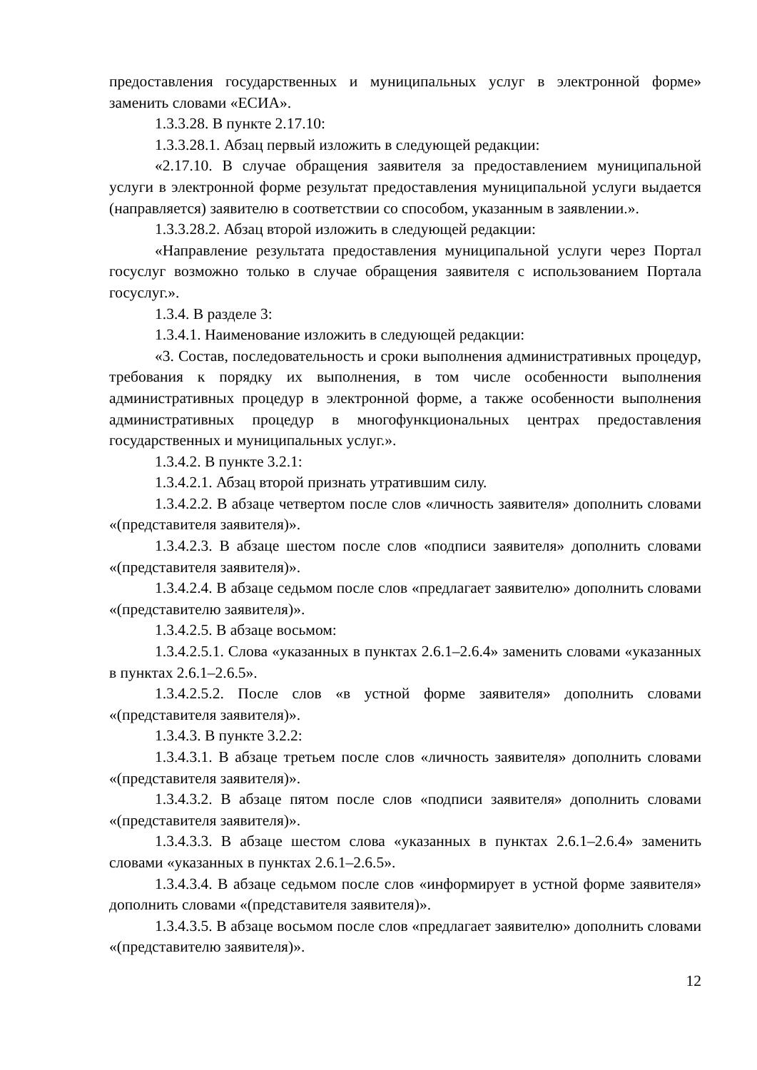предоставления государственных и муниципальных услуг в электронной форме» заменить словами «ЕСИА».
1.3.3.28. В пункте 2.17.10:
1.3.3.28.1. Абзац первый изложить в следующей редакции:
«2.17.10. В случае обращения заявителя за предоставлением муниципальной услуги в электронной форме результат предоставления муниципальной услуги выдается (направляется) заявителю в соответствии со способом, указанным в заявлении.».
1.3.3.28.2. Абзац второй изложить в следующей редакции:
«Направление результата предоставления муниципальной услуги через Портал госуслуг возможно только в случае обращения заявителя с использованием Портала госуслуг.».
1.3.4. В разделе 3:
1.3.4.1. Наименование изложить в следующей редакции:
«3. Состав, последовательность и сроки выполнения административных процедур, требования к порядку их выполнения, в том числе особенности выполнения административных процедур в электронной форме, а также особенности выполнения административных процедур в многофункциональных центрах предоставления государственных и муниципальных услуг.».
1.3.4.2. В пункте 3.2.1:
1.3.4.2.1. Абзац второй признать утратившим силу.
1.3.4.2.2. В абзаце четвертом после слов «личность заявителя» дополнить словами «(представителя заявителя)».
1.3.4.2.3. В абзаце шестом после слов «подписи заявителя» дополнить словами «(представителя заявителя)».
1.3.4.2.4. В абзаце седьмом после слов «предлагает заявителю» дополнить словами «(представителю заявителя)».
1.3.4.2.5. В абзаце восьмом:
1.3.4.2.5.1. Слова «указанных в пунктах 2.6.1–2.6.4» заменить словами «указанных в пунктах 2.6.1–2.6.5».
1.3.4.2.5.2. После слов «в устной форме заявителя» дополнить словами «(представителя заявителя)».
1.3.4.3. В пункте 3.2.2:
1.3.4.3.1. В абзаце третьем после слов «личность заявителя» дополнить словами «(представителя заявителя)».
1.3.4.3.2. В абзаце пятом после слов «подписи заявителя» дополнить словами «(представителя заявителя)».
1.3.4.3.3. В абзаце шестом слова «указанных в пунктах 2.6.1–2.6.4» заменить словами «указанных в пунктах 2.6.1–2.6.5».
1.3.4.3.4. В абзаце седьмом после слов «информирует в устной форме заявителя» дополнить словами «(представителя заявителя)».
1.3.4.3.5. В абзаце восьмом после слов «предлагает заявителю» дополнить словами «(представителю заявителя)».
12